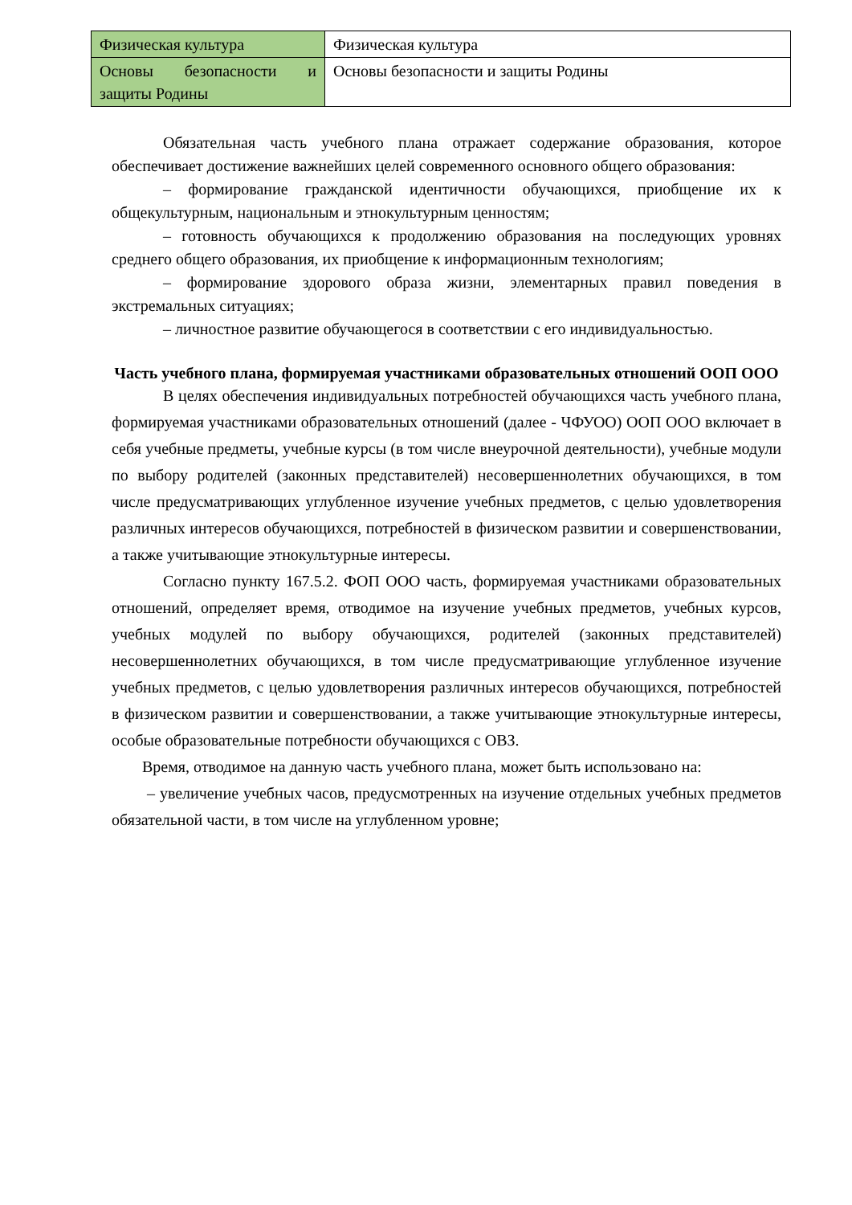| Физическая культура | Физическая культура |
| Основы безопасности и защиты Родины | Основы безопасности и защиты Родины |
Обязательная часть учебного плана отражает содержание образования, которое обеспечивает достижение важнейших целей современного основного общего образования:
– формирование гражданской идентичности обучающихся, приобщение их к общекультурным, национальным и этнокультурным ценностям;
– готовность обучающихся к продолжению образования на последующих уровнях среднего общего образования, их приобщение к информационным технологиям;
– формирование здорового образа жизни, элементарных правил поведения в экстремальных ситуациях;
– личностное развитие обучающегося в соответствии с его индивидуальностью.
Часть учебного плана, формируемая участниками образовательных отношений ООП ООО
В целях обеспечения индивидуальных потребностей обучающихся часть учебного плана, формируемая участниками образовательных отношений (далее - ЧФУОО) ООП ООО включает в себя учебные предметы, учебные курсы (в том числе внеурочной деятельности), учебные модули по выбору родителей (законных представителей) несовершеннолетних обучающихся, в том числе предусматривающих углубленное изучение учебных предметов, с целью удовлетворения различных интересов обучающихся, потребностей в физическом развитии и совершенствовании, а также учитывающие этнокультурные интересы.
Согласно пункту 167.5.2. ФОП ООО часть, формируемая участниками образовательных отношений, определяет время, отводимое на изучение учебных предметов, учебных курсов, учебных модулей по выбору обучающихся, родителей (законных представителей) несовершеннолетних обучающихся, в том числе предусматривающие углубленное изучение учебных предметов, с целью удовлетворения различных интересов обучающихся, потребностей в физическом развитии и совершенствовании, а также учитывающие этнокультурные интересы, особые образовательные потребности обучающихся с ОВЗ.
Время, отводимое на данную часть учебного плана, может быть использовано на:
– увеличение учебных часов, предусмотренных на изучение отдельных учебных предметов обязательной части, в том числе на углубленном уровне;